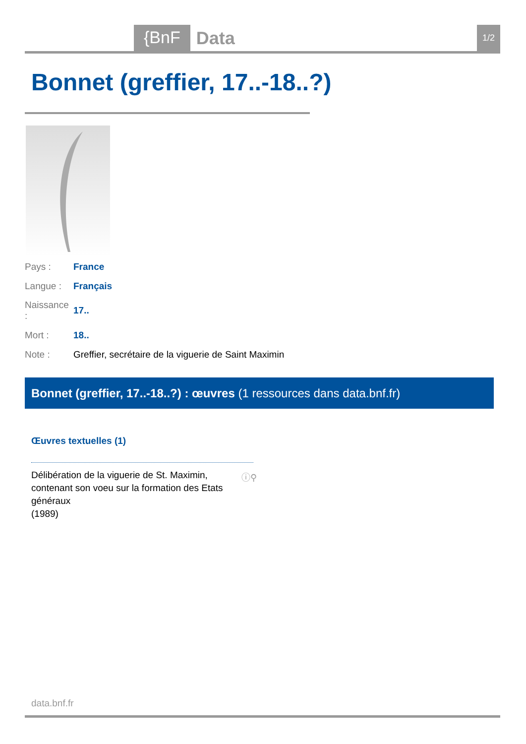{BnF Data 1/2
Bonnet (greffier, 17..-18..?)
| Pays : | France |
| Langue : | Français |
| Naissance : | 17.. |
| Mort : | 18.. |
| Note : | Greffier, secrétaire de la viguerie de Saint Maximin |
Bonnet (greffier, 17..-18..?) : œuvres (1 ressources dans data.bnf.fr)
Œuvres textuelles (1)
Délibération de la viguerie de St. Maximin, contenant son voeu sur la formation des Etats généraux
(1989)
ⓘ⚲
data.bnf.fr